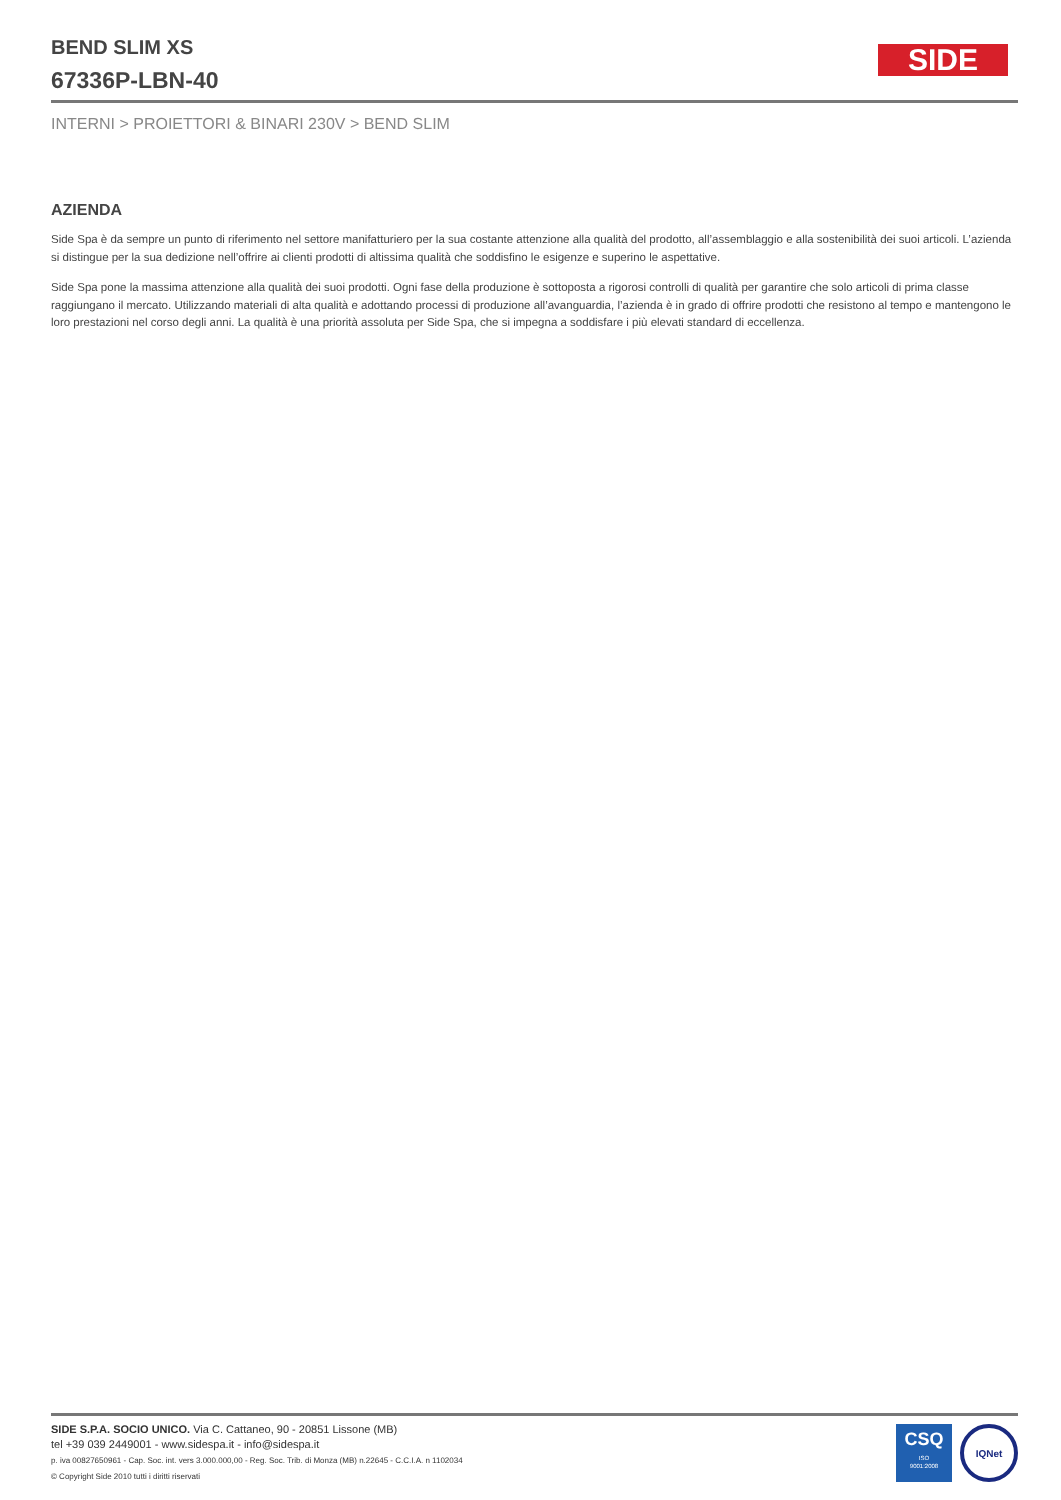BEND SLIM XS
67336P-LBN-40
SIDE
INTERNI > PROIETTORI & BINARI 230V > BEND SLIM
AZIENDA
Side Spa è da sempre un punto di riferimento nel settore manifatturiero per la sua costante attenzione alla qualità del prodotto, all’assemblaggio e alla sostenibilità dei suoi articoli. L’azienda si distingue per la sua dedizione nell’offrire ai clienti prodotti di altissima qualità che soddisfino le esigenze e superino le aspettative.
Side Spa pone la massima attenzione alla qualità dei suoi prodotti. Ogni fase della produzione è sottoposta a rigorosi controlli di qualità per garantire che solo articoli di prima classe raggiungano il mercato. Utilizzando materiali di alta qualità e adottando processi di produzione all’avanguardia, l’azienda è in grado di offrire prodotti che resistono al tempo e mantengono le loro prestazioni nel corso degli anni. La qualità è una priorità assoluta per Side Spa, che si impegna a soddisfare i più elevati standard di eccellenza.
SIDE S.P.A. SOCIO UNICO. Via C. Cattaneo, 90 - 20851 Lissone (MB)
tel +39 039 2449001 - www.sidespa.it - info@sidespa.it
p. iva 00827650961 - Cap. Soc. int. vers 3.000.000,00 - Reg. Soc. Trib. di Monza (MB) n.22645 - C.C.I.A. n 1102034
© Copyright Side 2010 tutti i diritti riservati
CSQ
ISO
9001:2008
IQNet